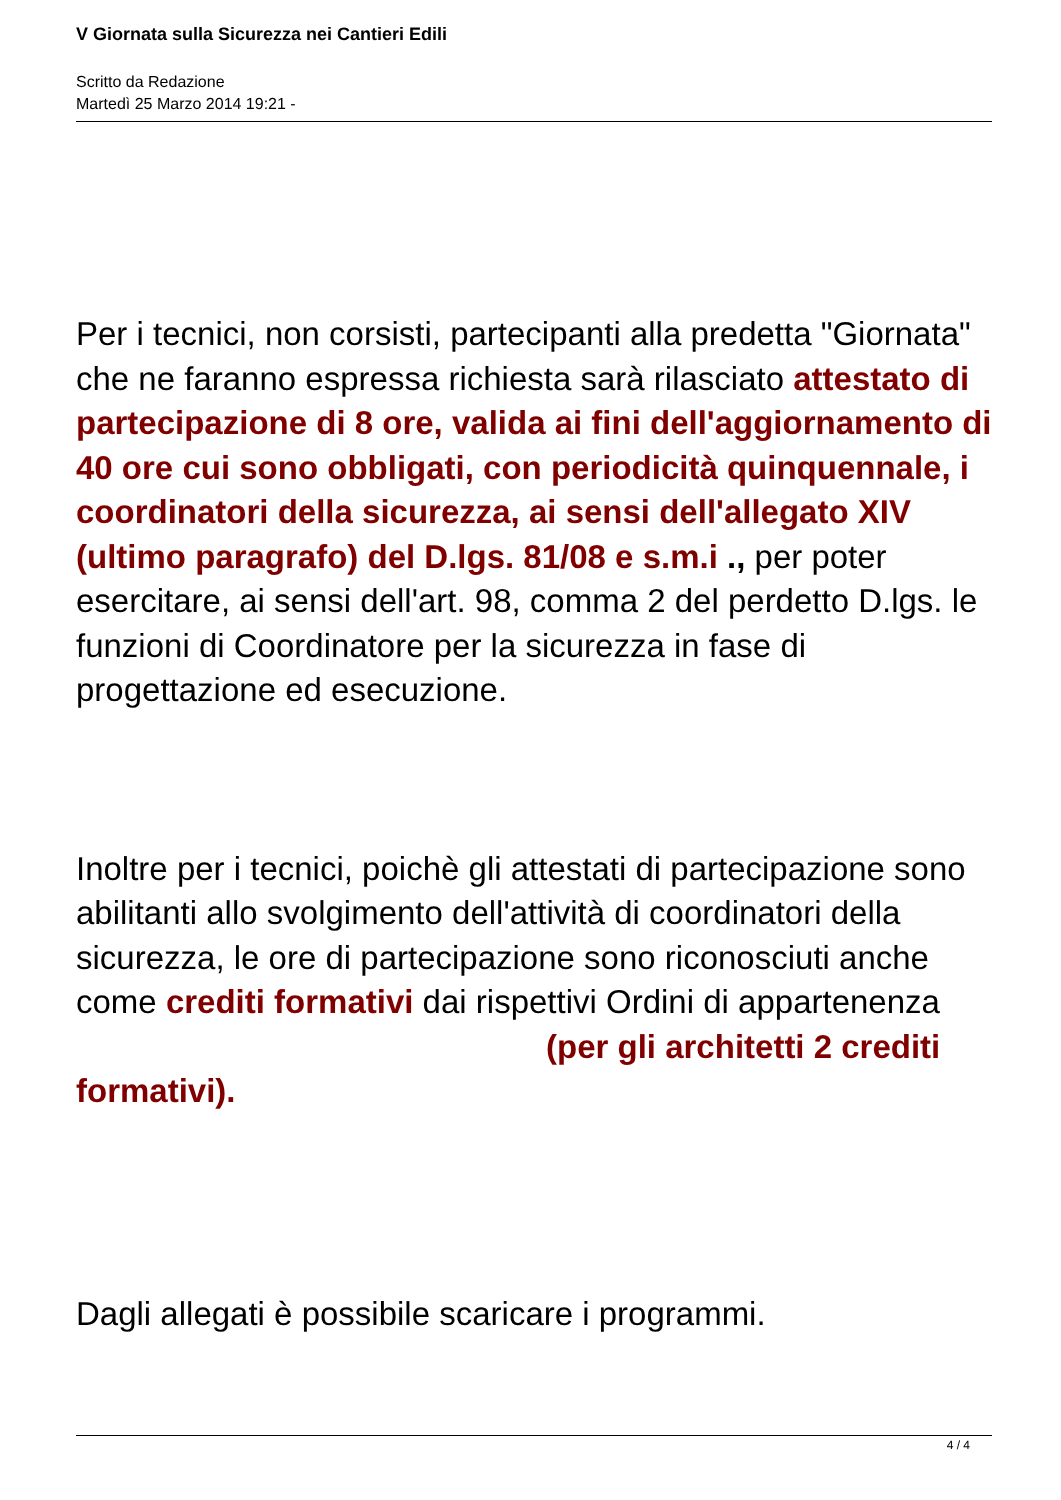V Giornata sulla Sicurezza nei Cantieri Edili
Scritto da Redazione
Martedì 25 Marzo 2014 19:21 -
Per i tecnici, non corsisti, partecipanti alla predetta "Giornata" che ne faranno espressa richiesta sarà rilasciato attestato di partecipazione di 8 ore, valida ai fini dell'aggiornamento di 40 ore cui sono obbligati, con periodicità quinquennale, i coordinatori della sicurezza, ai sensi dell'allegato XIV (ultimo paragrafo) del D.lgs. 81/08 e s.m.i ., per poter esercitare, ai sensi dell'art. 98, comma 2 del perdetto D.lgs. le funzioni di Coordinatore per la sicurezza in fase di progettazione ed esecuzione.
Inoltre per i tecnici, poichè gli attestati di partecipazione sono abilitanti allo svolgimento dell'attività di coordinatori della sicurezza, le ore di partecipazione sono riconosciuti anche come crediti formativi dai rispettivi Ordini di appartenenza (per gli architetti 2 crediti formativi).
Dagli allegati è possibile scaricare i programmi.
4 / 4